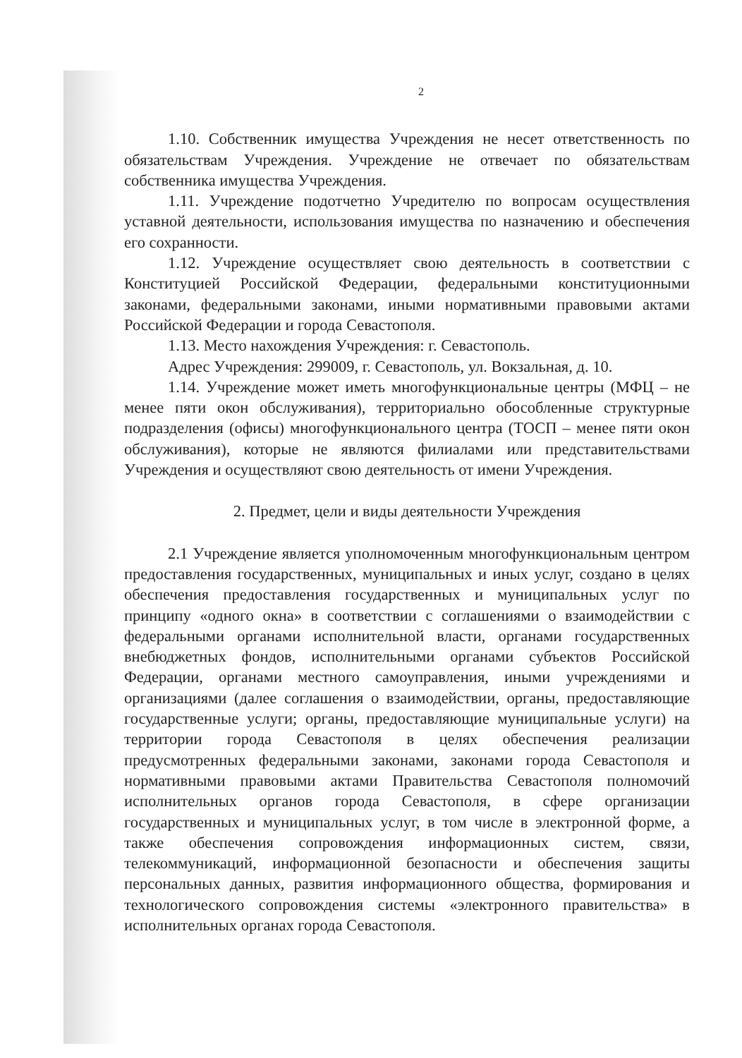2
1.10. Собственник имущества Учреждения не несет ответственность по обязательствам Учреждения. Учреждение не отвечает по обязательствам собственника имущества Учреждения.
1.11. Учреждение подотчетно Учредителю по вопросам осуществления уставной деятельности, использования имущества по назначению и обеспечения его сохранности.
1.12. Учреждение осуществляет свою деятельность в соответствии с Конституцией Российской Федерации, федеральными конституционными законами, федеральными законами, иными нормативными правовыми актами Российской Федерации и города Севастополя.
1.13. Место нахождения Учреждения: г. Севастополь.
Адрес Учреждения: 299009, г. Севастополь, ул. Вокзальная, д. 10.
1.14. Учреждение может иметь многофункциональные центры (МФЦ – не менее пяти окон обслуживания), территориально обособленные структурные подразделения (офисы) многофункционального центра (ТОСП – менее пяти окон обслуживания), которые не являются филиалами или представительствами Учреждения и осуществляют свою деятельность от имени Учреждения.
2. Предмет, цели и виды деятельности Учреждения
2.1 Учреждение является уполномоченным многофункциональным центром предоставления государственных, муниципальных и иных услуг, создано в целях обеспечения предоставления государственных и муниципальных услуг по принципу «одного окна» в соответствии с соглашениями о взаимодействии с федеральными органами исполнительной власти, органами государственных внебюджетных фондов, исполнительными органами субъектов Российской Федерации, органами местного самоуправления, иными учреждениями и организациями (далее соглашения о взаимодействии, органы, предоставляющие государственные услуги; органы, предоставляющие муниципальные услуги) на территории города Севастополя в целях обеспечения реализации предусмотренных федеральными законами, законами города Севастополя и нормативными правовыми актами Правительства Севастополя полномочий исполнительных органов города Севастополя, в сфере организации государственных и муниципальных услуг, в том числе в электронной форме, а также обеспечения сопровождения информационных систем, связи, телекоммуникаций, информационной безопасности и обеспечения защиты персональных данных, развития информационного общества, формирования и технологического сопровождения системы «электронного правительства» в исполнительных органах города Севастополя.